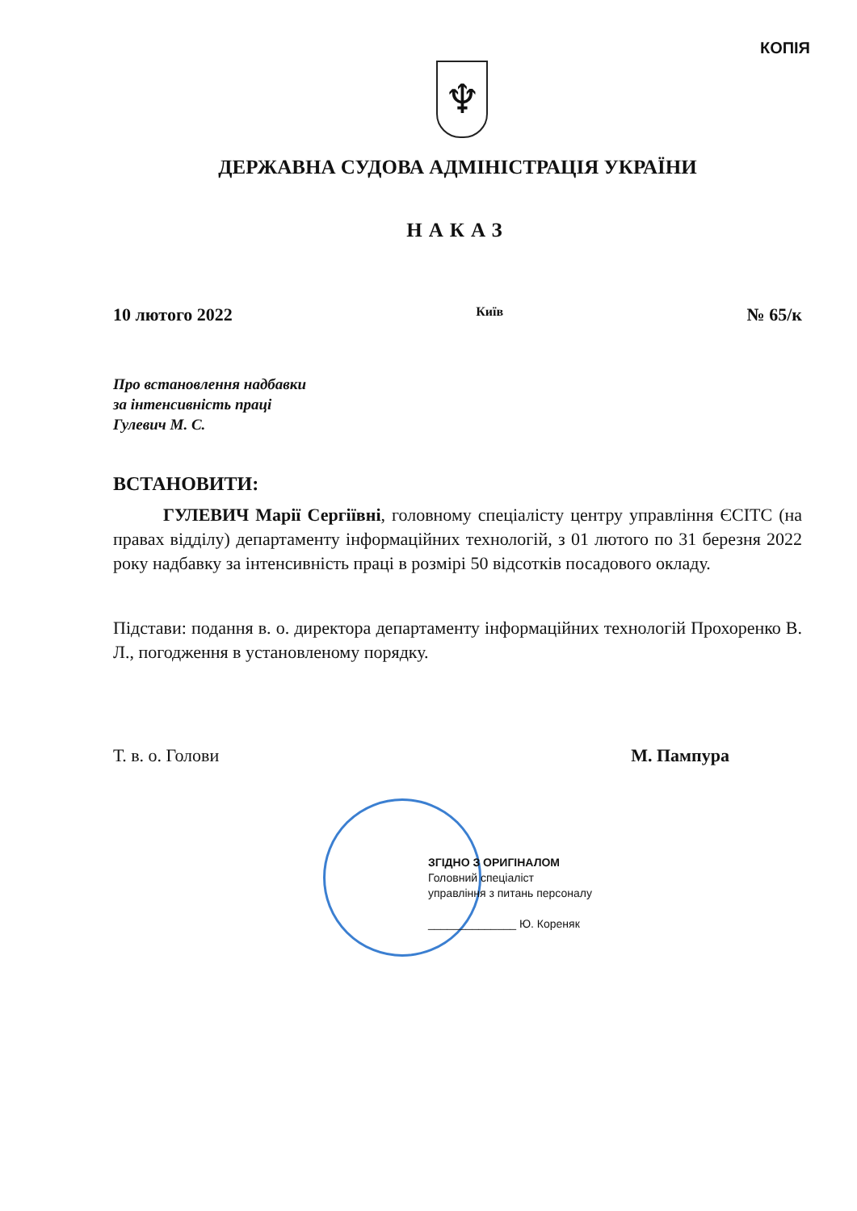КОПІЯ
♆
ДЕРЖАВНА СУДОВА АДМІНІСТРАЦІЯ УКРАЇНИ
НАКАЗ
10 лютого 2022 Київ № 65/к
Про встановлення надбавки
за інтенсивність праці
Гулевич М. С.
ВСТАНОВИТИ:
ГУЛЕВИЧ Марії Сергіївні, головному спеціалісту центру управління ЄСІТС (на правах відділу) департаменту інформаційних технологій, з 01 лютого по 31 березня 2022 року надбавку за інтенсивність праці в розмірі 50 відсотків посадового окладу.
Підстави: подання в. о. директора департаменту інформаційних технологій Прохоренко В. Л., погодження в установленому порядку.
Т. в. о. Голови М. Пампура
ЗГІДНО З ОРИГІНАЛОМ
Головний спеціаліст
управління з питань персоналу
______________ Ю. Кореняк